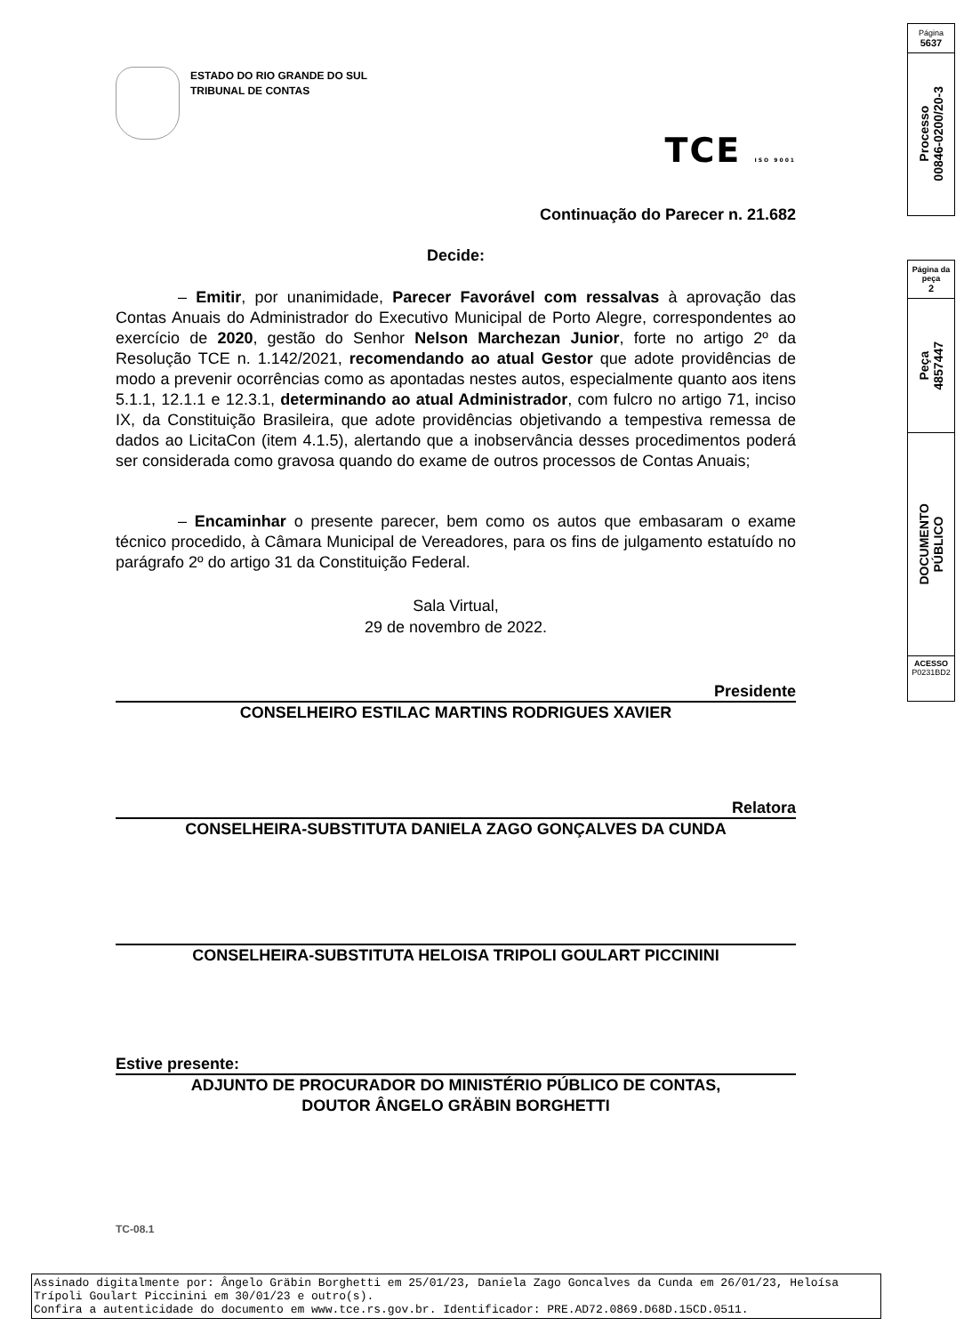ESTADO DO RIO GRANDE DO SUL
TRIBUNAL DE CONTAS
TCE ISO 9001
Continuação do Parecer n. 21.682
Decide:
– Emitir, por unanimidade, Parecer Favorável com ressalvas à aprovação das Contas Anuais do Administrador do Executivo Municipal de Porto Alegre, correspondentes ao exercício de 2020, gestão do Senhor Nelson Marchezan Junior, forte no artigo 2º da Resolução TCE n. 1.142/2021, recomendando ao atual Gestor que adote providências de modo a prevenir ocorrências como as apontadas nestes autos, especialmente quanto aos itens 5.1.1, 12.1.1 e 12.3.1, determinando ao atual Administrador, com fulcro no artigo 71, inciso IX, da Constituição Brasileira, que adote providências objetivando a tempestiva remessa de dados ao LicitaCon (item 4.1.5), alertando que a inobservância desses procedimentos poderá ser considerada como gravosa quando do exame de outros processos de Contas Anuais;
– Encaminhar o presente parecer, bem como os autos que embasaram o exame técnico procedido, à Câmara Municipal de Vereadores, para os fins de julgamento estatuído no parágrafo 2º do artigo 31 da Constituição Federal.
Sala Virtual,
29 de novembro de 2022.
Presidente
CONSELHEIRO ESTILAC MARTINS RODRIGUES XAVIER
Relatora
CONSELHEIRA-SUBSTITUTA DANIELA ZAGO GONÇALVES DA CUNDA
CONSELHEIRA-SUBSTITUTA HELOISA TRIPOLI GOULART PICCININI
Estive presente:
ADJUNTO DE PROCURADOR DO MINISTÉRIO PÚBLICO DE CONTAS,
DOUTOR ÂNGELO GRÄBIN BORGHETTI
TC-08.1
Página
5637
Processo
00846-0200/20-3
Página da peça
2
Peça
4857447
DOCUMENTO
PÚBLICO
ACESSO
P0231BD2
Assinado digitalmente por: Ângelo Gräbin Borghetti em 25/01/23, Daniela Zago Goncalves da Cunda em 26/01/23, Heloísa Trípoli Goulart Piccinini em 30/01/23 e outro(s).
Confira a autenticidade do documento em www.tce.rs.gov.br. Identificador: PRE.AD72.0869.D68D.15CD.0511.